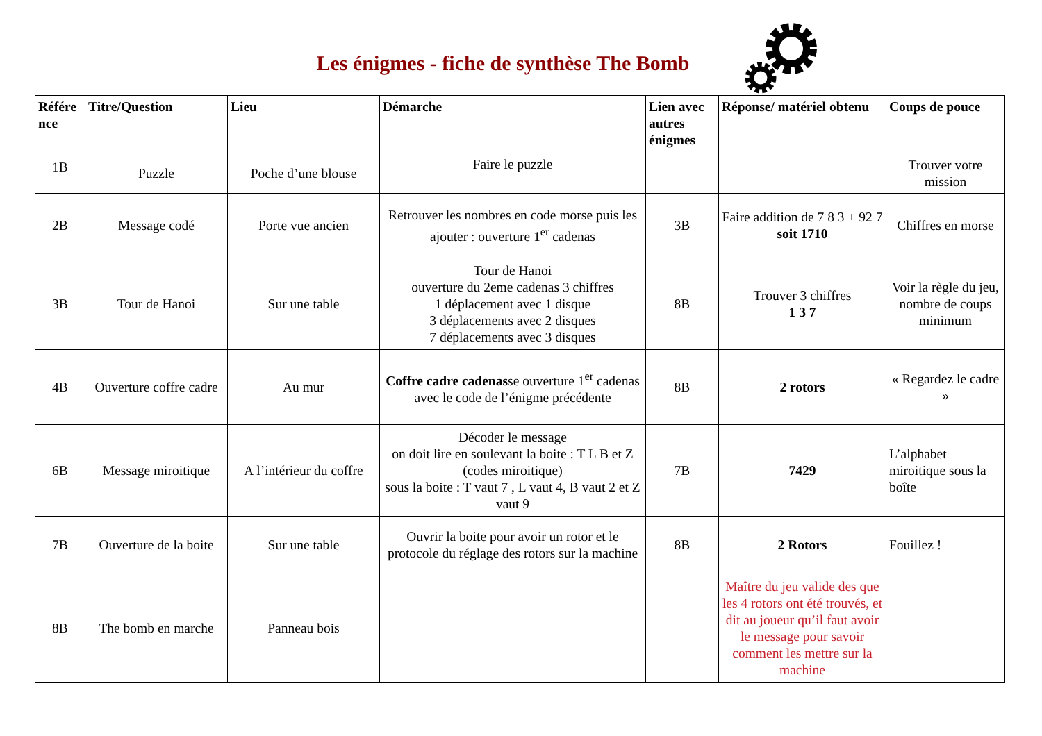Les énigmes - fiche de synthèse The Bomb
| Référe nce | Titre/Question | Lieu | Démarche | Lien avec autres énigmes | Réponse/ matériel obtenu | Coups de pouce |
| --- | --- | --- | --- | --- | --- | --- |
| 1B | Puzzle | Poche d’une blouse | Faire le puzzle | | | Trouver votre mission |
| 2B | Message codé | Porte vue ancien | Retrouver les nombres en code morse puis les ajouter : ouverture 1<sup>er</sup> cadenas | 3B | Faire addition de 7 8 3 + 92 7 soit 1710 | Chiffres en morse |
| 3B | Tour de Hanoi | Sur une table | Tour de Hanoi ouverture du 2eme cadenas 3 chiffres 1 déplacement avec 1 disque 3 déplacements avec 2 disques 7 déplacements avec 3 disques | 8B | Trouver 3 chiffres 1 3 7 | Voir la règle du jeu, nombre de coups minimum |
| 4B | Ouverture coffre cadre | Au mur | Coffre cadre cadenas se ouverture 1<sup>er</sup> cadenas avec le code de l’énigme précédente | 8B | 2 rotors | « Regardez le cadre » |
| 6B | Message miroitique | A l’intérieur du coffre | Décoder le message on doit lire en soulevant la boite : T L B et Z (codes miroitique) sous la boite : T vaut 7 , L vaut 4, B vaut 2 et Z vaut 9 | 7B | 7429 | L’alphabet miroitique sous la boîte |
| 7B | Ouverture de la boite | Sur une table | Ouvrir la boite pour avoir un rotor et le protocole du réglage des rotors sur la machine | 8B | 2 Rotors | Fouillez ! |
| 8B | The bomb en marche | Panneau bois | | | Maître du jeu valide des que les 4 rotors ont été trouvés, et dit au joueur qu’il faut avoir le message pour savoir comment les mettre sur la machine | |